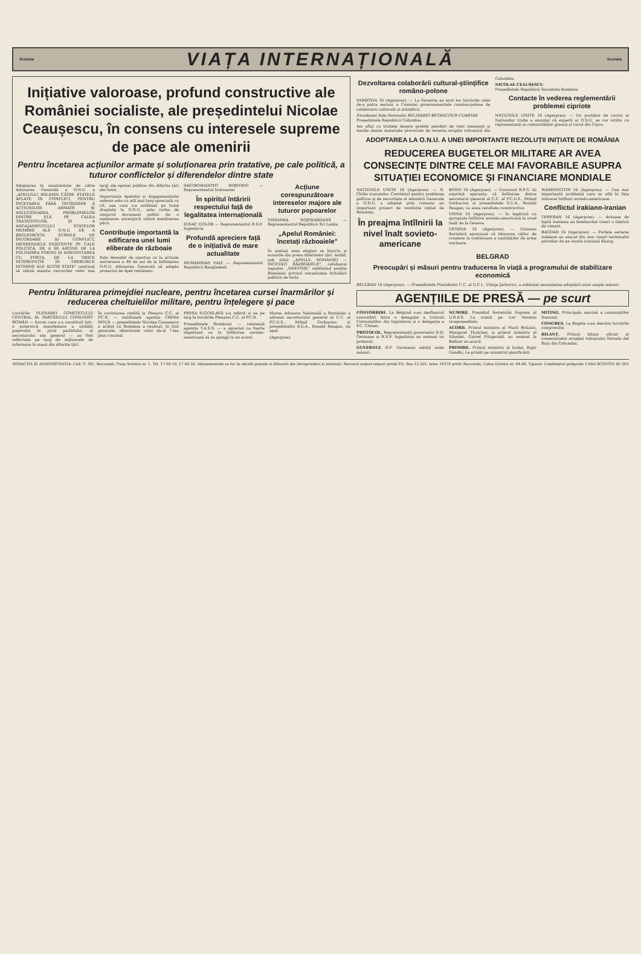Scinteia VIAȚA INTERNAȚIONALĂ Scinteia
Inițiative valoroase, profund constructive ale României socialiste, ale președintelui Nicolae Ceaușescu, în consens cu interesele supreme de pace ale omenirii
Pentru încetarea acțiunilor armate și soluționarea prin tratative, pe cale politică, a tuturor conflictelor și diferendelor dintre state
Adoptarea în unanimitate de către Adunarea Generală a O.N.U. a „APELULUI SOLEMN CĂTRE STATELE AFLATE ÎN CONFLICT, PENTRU ÎNCETAREA FĂRĂ ÎNTÎRZIERE A ACȚIUNILOR ARMATE ȘI SOLUȚIONAREA PROBLEMELOR DINTRE ELE PE CALEA TRATATIVELOR, ȘI A ANGAJAMENTULUI STATELOR MEMBRE ALE O.N.U. DE A REGLEMENTA STĂRILE DE ÎNCORDARE ȘI CONFLICT, DIFERENDELE EXISTENTE PE CALE POLITICĂ, DE A SE ABȚINE DE LA FOLOSIREA FORȚEI ȘI AMENINȚAREA CU FORȚA, DE LA ORICE INTERVENȚIE ÎN TREBURILE INTERNE ALE ALTOR STATE" continuă să rețină atenția cercurilor celor mai largi ale opiniei publice din diferite țări ale lumii.
Importanța Apelului și Angajamentului solemn este cu atît mai larg apreciată cu cît, așa cum s-a subliniat pe bună dreptate la O.N.U., este vorba de singurul document politic de o asemenea anvergură vizind menținerea păcii.
Contribuție importantă la edificarea unei lumi eliberate de războaie
Este deosebit de oportun ca la actuala aniversare a 40 de ani de la înființarea O.N.U. Adunarea Generală să adopte proiectul de Apel românesc.
SASTROHADOYO WIRYONO — Reprezentantul Indoneziei
În spiritul întăririi respectului față de legalitatea internațională
IGNAC GOLOB — Reprezentantul R.S.F. Iugoslavia
Profundă apreciere față de o inițiativă de mare actualitate
MUHAMMAD FAIZ — Reprezentantul Republicii Bangladesh
Acțiune corespunzătoare intereselor majore ale tuturor popoarelor
VISSANKA WIJEWARDANE — Reprezentantul Republicii Sri Lanka
„Apelul României: încetați războaiele"
În același sens elogios se înscriu și ecourile din presa diferitelor țări. Astfel, sub titlul „APELUL ROMÂNIEI — ÎNCETAȚI RĂZBOAIELE", cotidianul iugoslav „DNEVNIK" subliniind poziția României privind necesitatea lichidării politicii de forță.
Pentru înlăturarea primejdiei nucleare, pentru încetarea cursei înarmărilor și reducerea cheltuielilor militare, pentru înțelegere și pace
Lucrările PLENAREI COMITETULUI CENTRAL AL PARTIDULUI COMUNIST ROMÂN — forum care s-a constituit într-o puternică manifestare a unității poporului în jurul partidului, al secretarului său general — au fost reflectate pe larg de mijloacele de informare în masă din diferite țări.
În cuvintarea rostită la Plenara C.C. al P.C.R. — subliniază agenția CHINA NOUĂ — președintele Nicolae Ceaușescu a arătat că România a realizat, în linii generale, obiectivele celui de-al 7-lea plan cincinal.
PRESA IUGOSLAVĂ s-a referit și ea pe larg la lucrările Plenarei C.C. al P.C.R.
Președintele României — relatează agenția T.A.S.S. — a apreciat ca foarte important ca la întîlnirea sovieto-americană să se ajungă la un acord.
Marea Adunare Națională a României a adresat secretarului general al C.C. al P.C.U.S., Mihail Gorbaciov, și președintelui S.U.A., Ronald Reagan, un apel.
(Agerpres)
Dezvoltarea colaborării cultural-științifice româno-polone
VARȘOVIA 16 (Agerpres). — La Varșovia au avut loc lucrările celei de-a patra sesiuni a Comisiei guvernamentale româno-polone de colaborare culturală și științifică.
Excelenței Sale Domnului BELISARIO BETANCOUR CUARTAS
Președintele Republicii Columbia
Am aflat cu tristețe despre grelele pierderi de vieți omenești și marile daune materiale provocate de recenta erupție vulcanică din Columbia.
NICOLAE CEAUȘESCU
Președintele Republicii Socialiste România
Contacte în vederea reglementării problemei cipriote
NAȚIUNILE UNITE 16 (Agerpres). — Un purtător de cuvint al Națiunilor Unite a anunțat că experți ai O.N.U. se vor intilni cu reprezentanți ai comunităților greacă și turcă din Cipru.
ADOPTAREA LA O.N.U. A UNEI IMPORTANTE REZOLUȚII INIȚIATE DE ROMÂNIA
REDUCEREA BUGETELOR MILITARE AR AVEA CONSECINȚE DINTRE CELE MAI FAVORABILE ASUPRA SITUAȚIEI ECONOMICE ȘI FINANCIARE MONDIALE
NAȚIUNILE UNITE 16 (Agerpres). — N. Chilie transmite: Comitetul pentru probleme politice și de securitate al Adunării Generale a O.N.U. a adoptat prin consens un important proiect de rezoluție inițiat de România.
În preajma întîlnirii la nivel înalt sovieto-americane
BONN 16 (Agerpres). — Guvernul R.F.G. își exprimă speranța că întîlnirea dintre secretarul general al C.C. al P.C.U.S., Mihail Gorbaciov, și președintele S.U.A., Ronald Reagan, va avea rezultate constructive.
VIENA 16 (Agerpres). — În legătură cu apropiata întîlnire sovieto-americană la nivel înalt de la Geneva.
GENEVA 16 (Agerpres). — Uniunea Sovietică apreciază că blocarea căilor de creștere în continuare a cantităților de arme nucleare.
WASHINGTON 16 (Agerpres). — Cea mai importantă problemă care se află în fața viitoarei întîlniri sovieto-americane.
Conflictul irakiano-iranian
TEHERAN 16 (Agerpres). — Avioane de luptă iraniene au bombardat vineri o fabrică de ciment.
BAGDAD 16 (Agerpres). — Forțele aeriene irakiene au atacat din nou vineri terminalul petrolier de pe insula iraniană Kharg.
BELGRAD
Preocupări și măsuri pentru traducerea în viață a programului de stabilizare economică
BELGRAD 16 (Agerpres). — Președintele Prezidiului C.C. al U.C.I., Vidoje Jarkovici, a subliniat necesitatea adoptării unor ample măsuri.
AGENȚIILE DE PRESĂ — pe scurt
CONVORBIRI. La Belgrad s-au desfășurat convorbiri între o delegație a Uniunii Comuniștilor din Iugoslavia și o delegație a P.C. Chinez.
PROTOCOL. Reprezentanții guvernelor R.D. Germane și R.S.F. Iugoslavia au semnat un protocol.
GUVERNUL R.F. Germania salută noile măsuri.
NUMIRE. Prezidiul Sovietului Suprem al U.R.S.S. l-a numit pe Lev Voronin vicepreședinte.
ACORD. Primul ministru al Marii Britanii, Margaret Thatcher, și primul ministru al Irlandei, Garret Fitzgerald, au semnat la Belfast un acord.
PRIMIRE. Primul ministru al Indiei, Rajiv Gandhi, l-a primit pe ministrul planificării.
MITING. Principala sarcină a comuniștilor francezi.
CONGRES. La Bogota s-au deschis lucrările congresului.
BILANȚ. Primul bilanț oficial al consecințelor erupției vulcanului Nevado del Ruiz din Columbia.
REDACȚIA ȘI ADMINISTRAȚIA: Cod 71 341, București, Piața Scînteii nr. 1. Tel. 17 60 10, 17 60 20. Abonamentele se fac la oficiile poștale și difuzorii din întreprinderi și instituții. Sectorul export-import presă P.O. Box 12-201, telex 10376 prsfir București, Calea Griviței nr. 64-66. Tiparul: Combinatul poligrafic CASA SCÎNTEII 40 369